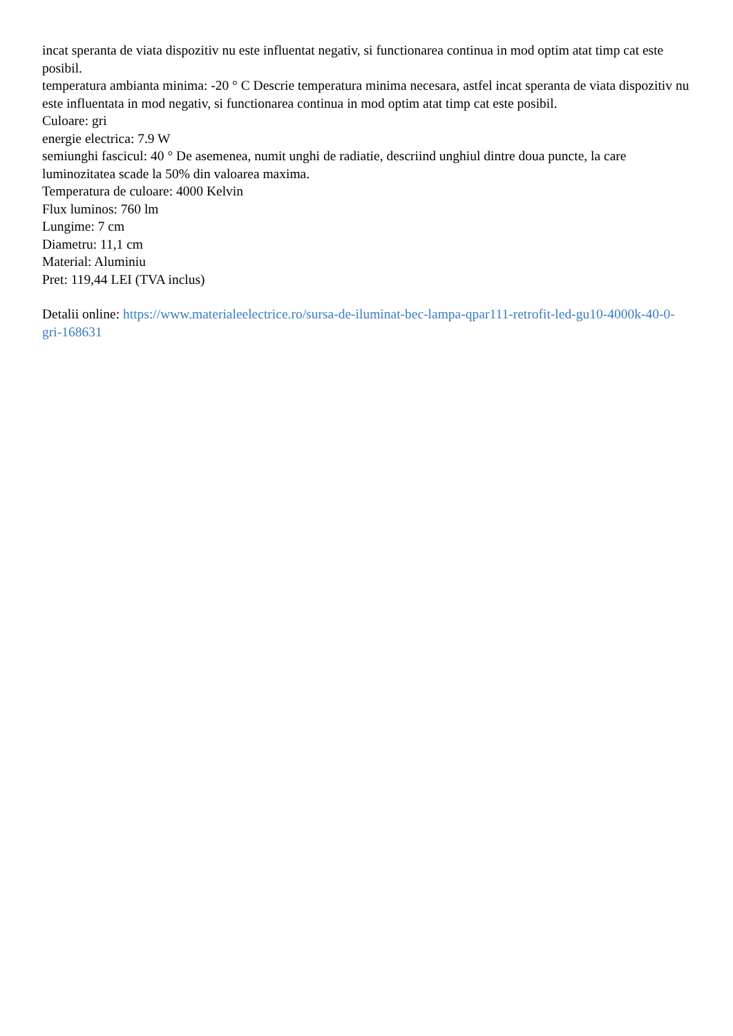incat speranta de viata dispozitiv nu este influentat negativ, si functionarea continua in mod optim atat timp cat este posibil.
temperatura ambianta minima: -20 ° C Descrie temperatura minima necesara, astfel incat speranta de viata dispozitiv nu este influentata in mod negativ, si functionarea continua in mod optim atat timp cat este posibil.
Culoare: gri
energie electrica: 7.9 W
semiunghi fascicul: 40 ° De asemenea, numit unghi de radiatie, descriind unghiul dintre doua puncte, la care luminozitatea scade la 50% din valoarea maxima.
Temperatura de culoare: 4000 Kelvin
Flux luminos: 760 lm
Lungime: 7 cm
Diametru: 11,1 cm
Material: Aluminiu
Pret: 119,44 LEI (TVA inclus)
Detalii online: https://www.materialeelectrice.ro/sursa-de-iluminat-bec-lampa-qpar111-retrofit-led-gu10-4000k-40-0-gri-168631